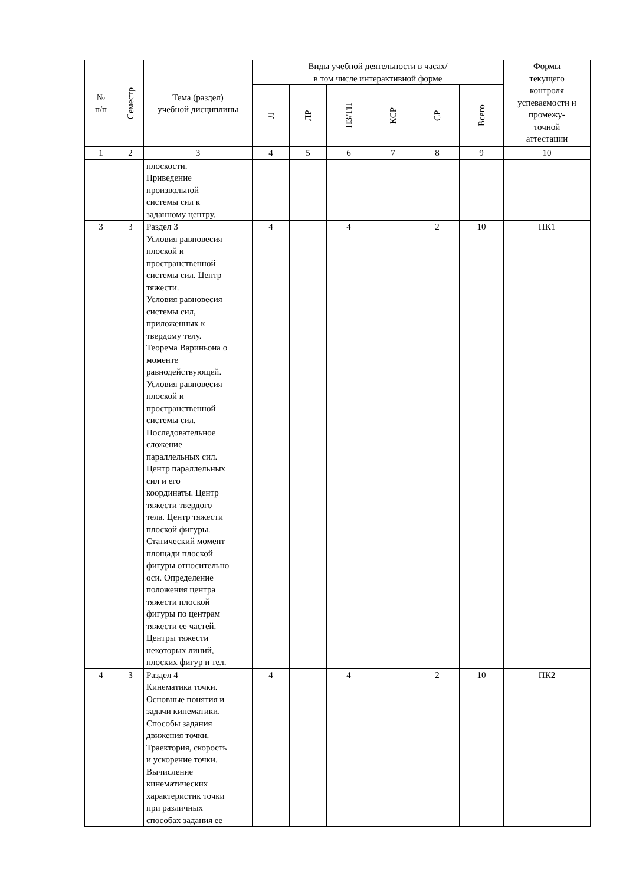| № п/п | Семестр | Тема (раздел) учебной дисциплины | Виды учебной деятельности в часах/ в том числе интерактивной форме | | | | | | Формы текущего контроля успеваемости и промежу- точной аттестации |
| --- | --- | --- | --- | --- | --- | --- | --- | --- | --- |
| | | | Л | ЛР | ПЗ/ТП | КСР | СР | Всего | |
| 1 | 2 | 3 | 4 | 5 | 6 | 7 | 8 | 9 | 10 |
| | | плоскости. Приведение произвольной системы сил к заданному центру. | | | | | | | |
| 3 | 3 | Раздел 3 Условия равновесия плоской и пространственной системы сил. Центр тяжести. Условия равновесия системы сил, приложенных к твердому телу. Теорема Вариньона о моменте равнодействующей. Условия равновесия плоской и пространственной системы сил. Последовательное сложение параллельных сил. Центр параллельных сил и его координаты. Центр тяжести твердого тела. Центр тяжести плоской фигуры. Статический момент площади плоской фигуры относительно оси. Определение положения центра тяжести плоской фигуры по центрам тяжести ее частей. Центры тяжести некоторых линий, плоских фигур и тел. | 4 | | 4 | | 2 | 10 | ПК1 |
| 4 | 3 | Раздел 4 Кинематика точки. Основные понятия и задачи кинематики. Способы задания движения точки. Траектория, скорость и ускорение точки. Вычисление кинематических характеристик точки при различных способах задания ее | 4 | | 4 | | 2 | 10 | ПК2 |